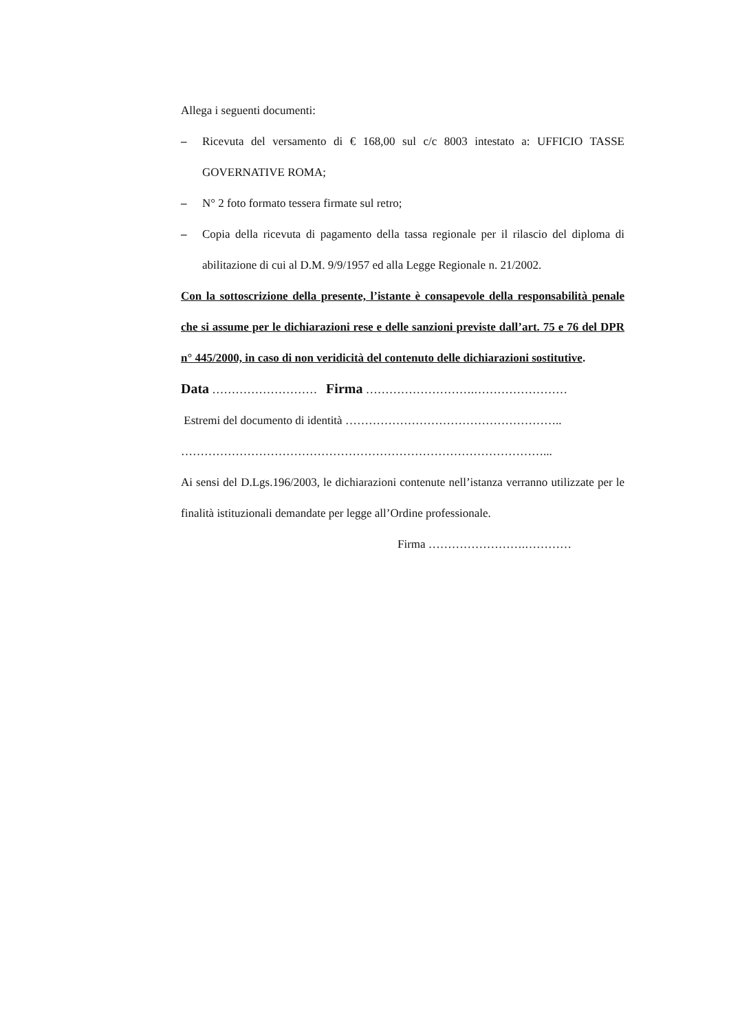Allega i seguenti documenti:
– Ricevuta del versamento di € 168,00 sul c/c 8003 intestato a: UFFICIO TASSE GOVERNATIVE ROMA;
– N° 2 foto formato tessera firmate sul retro;
– Copia della ricevuta di pagamento della tassa regionale per il rilascio del diploma di abilitazione di cui al D.M. 9/9/1957 ed alla Legge Regionale n. 21/2002.
Con la sottoscrizione della presente, l’istante è consapevole della responsabilità penale che si assume per le dichiarazioni rese e delle sanzioni previste dall’art. 75 e 76 del DPR n° 445/2000, in caso di non veridicità del contenuto delle dichiarazioni sostitutive.
Data ……………………… Firma ……………………….……………………
Estremi del documento di identità ………………………………………………..
…………………………………………………………………………………...
Ai sensi del D.Lgs.196/2003, le dichiarazioni contenute nell’istanza verranno utilizzate per le finalità istituzionali demandate per legge all’Ordine professionale.
Firma …………………….…………